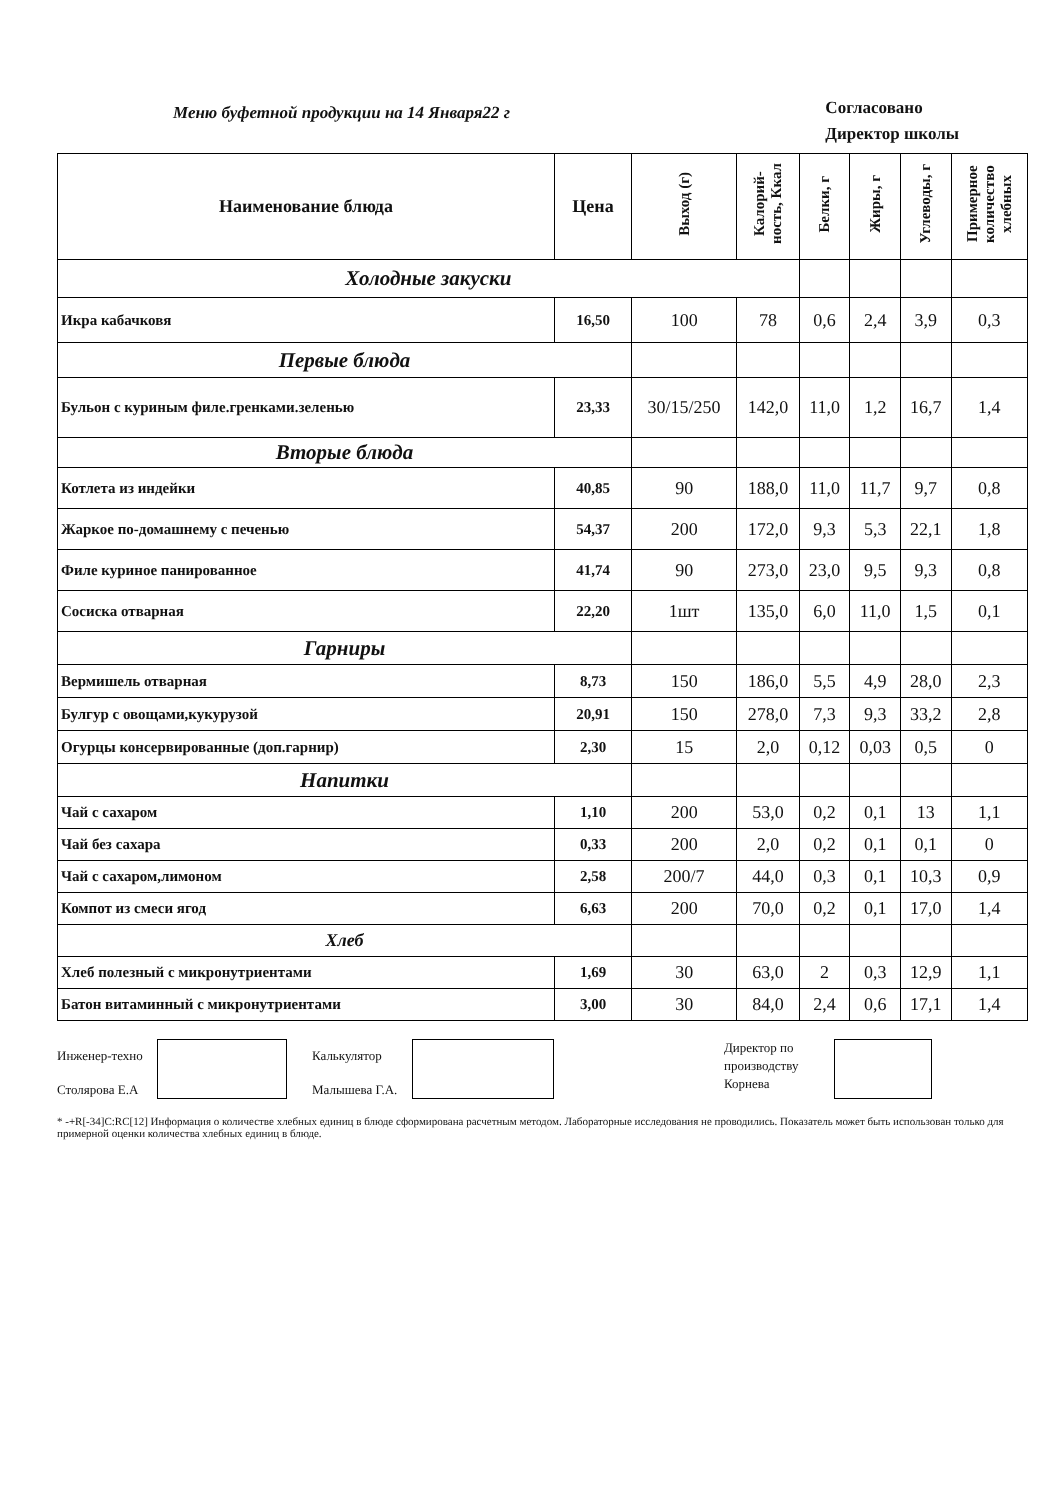Меню буфетной продукции на 14 Января22 г
Согласовано
Директор школы
| Наименование блюда | Цена | Выход (г) | Калорий-ность, Ккал | Белки, г | Жиры, г | Углеводы, г | Примерное количество хлебных |
| --- | --- | --- | --- | --- | --- | --- | --- |
| Холодные закуски | | | | | | | |
| Икра кабачковя | 16,50 | 100 | 78 | 0,6 | 2,4 | 3,9 | 0,3 |
| Первые блюда | | | | | | | |
| Бульон с куриным филе.гренками.зеленью | 23,33 | 30/15/250 | 142,0 | 11,0 | 1,2 | 16,7 | 1,4 |
| Вторые блюда | | | | | | | |
| Котлета из индейки | 40,85 | 90 | 188,0 | 11,0 | 11,7 | 9,7 | 0,8 |
| Жаркое по-домашнему с печенью | 54,37 | 200 | 172,0 | 9,3 | 5,3 | 22,1 | 1,8 |
| Филе куриное панированное | 41,74 | 90 | 273,0 | 23,0 | 9,5 | 9,3 | 0,8 |
| Сосиска отварная | 22,20 | 1шт | 135,0 | 6,0 | 11,0 | 1,5 | 0,1 |
| Гарниры | | | | | | | |
| Вермишель отварная | 8,73 | 150 | 186,0 | 5,5 | 4,9 | 28,0 | 2,3 |
| Булгур с овощами,кукурузой | 20,91 | 150 | 278,0 | 7,3 | 9,3 | 33,2 | 2,8 |
| Огурцы консервированные (доп.гарнир) | 2,30 | 15 | 2,0 | 0,12 | 0,03 | 0,5 | 0 |
| Напитки | | | | | | | |
| Чай с сахаром | 1,10 | 200 | 53,0 | 0,2 | 0,1 | 13 | 1,1 |
| Чай без сахара | 0,33 | 200 | 2,0 | 0,2 | 0,1 | 0,1 | 0 |
| Чай с сахаром,лимоном | 2,58 | 200/7 | 44,0 | 0,3 | 0,1 | 10,3 | 0,9 |
| Компот из смеси ягод | 6,63 | 200 | 70,0 | 0,2 | 0,1 | 17,0 | 1,4 |
| Хлеб | | | | | | | |
| Хлеб полезный с микронутриентами | 1,69 | 30 | 63,0 | 2 | 0,3 | 12,9 | 1,1 |
| Батон витаминный с микронутриентами | 3,00 | 30 | 84,0 | 2,4 | 0,6 | 17,1 | 1,4 |
Инженер-техно
Столярова Е.А
Калькулятор
Малышева Г.А.
Директор по производству Корнева
* -+R[-34]C:RC[12] Информация о количестве хлебных единиц в блюде сформирована расчетным методом. Лабораторные исследования не проводились. Показатель может быть использован только для примерной оценки количества хлебных единиц в блюде.